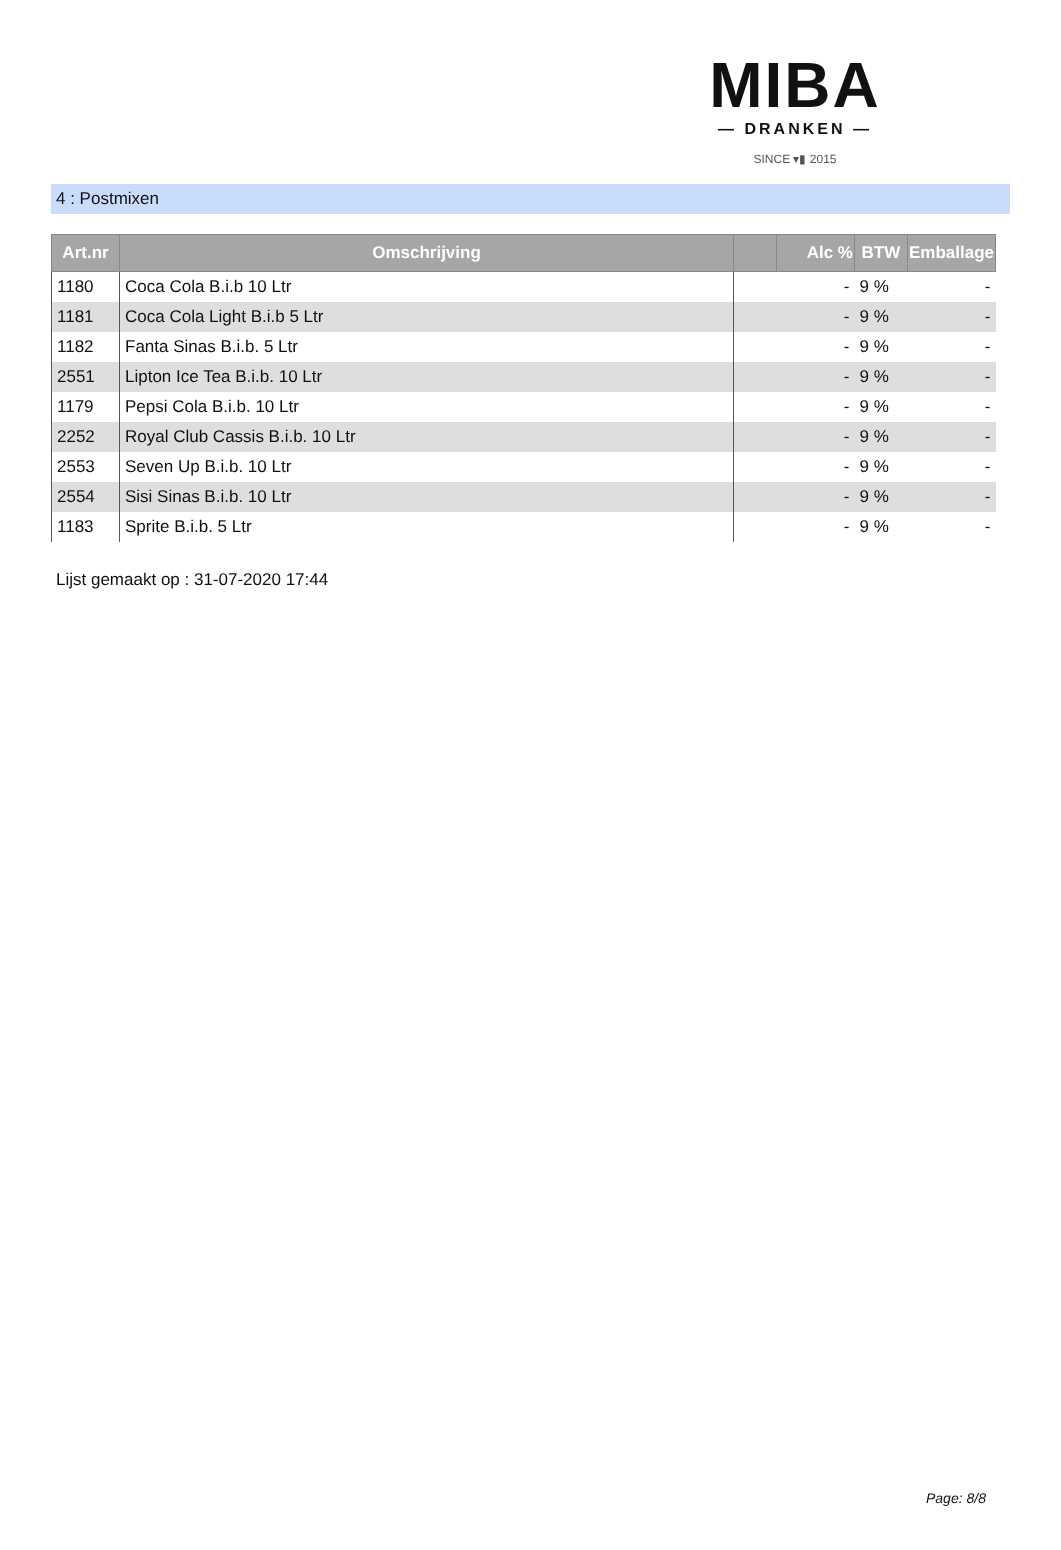MIBA
— DRANKEN —
SINCE ▾▮ 2015
4 : Postmixen
| Art.nr | Omschrijving | | Alc % | BTW | Emballage |
| --- | --- | --- | --- | --- | --- |
| 1180 | Coca Cola B.i.b 10 Ltr | | - | 9 % | - |
| 1181 | Coca Cola Light B.i.b 5 Ltr | | - | 9 % | - |
| 1182 | Fanta Sinas B.i.b. 5 Ltr | | - | 9 % | - |
| 2551 | Lipton Ice Tea B.i.b. 10 Ltr | | - | 9 % | - |
| 1179 | Pepsi Cola B.i.b. 10 Ltr | | - | 9 % | - |
| 2252 | Royal Club Cassis B.i.b. 10 Ltr | | - | 9 % | - |
| 2553 | Seven Up B.i.b. 10 Ltr | | - | 9 % | - |
| 2554 | Sisi Sinas B.i.b. 10 Ltr | | - | 9 % | - |
| 1183 | Sprite B.i.b. 5 Ltr | | - | 9 % | - |
Lijst gemaakt op : 31-07-2020 17:44
Page: 8/8